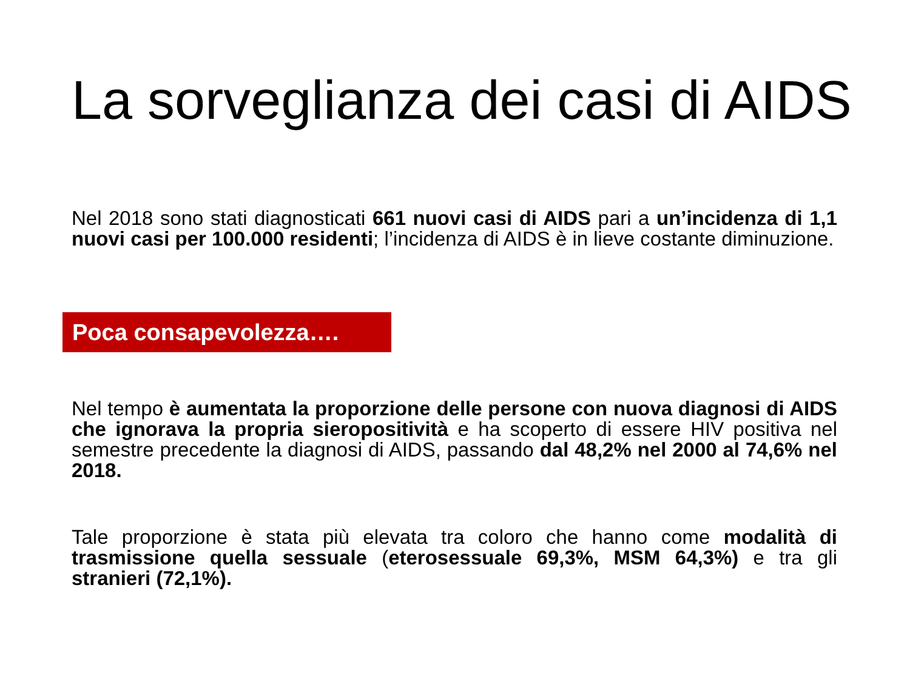La sorveglianza dei casi di AIDS
Nel 2018 sono stati diagnosticati 661 nuovi casi di AIDS pari a un’incidenza di 1,1 nuovi casi per 100.000 residenti; l’incidenza di AIDS è in lieve costante diminuzione.
Poca consapevolezza….
Nel tempo è aumentata la proporzione delle persone con nuova diagnosi di AIDS che ignorava la propria sieropositività e ha scoperto di essere HIV positiva nel semestre precedente la diagnosi di AIDS, passando dal 48,2% nel 2000 al 74,6% nel 2018.
Tale proporzione è stata più elevata tra coloro che hanno come modalità di trasmissione quella sessuale (eterosessuale 69,3%, MSM 64,3%) e tra gli stranieri (72,1%).